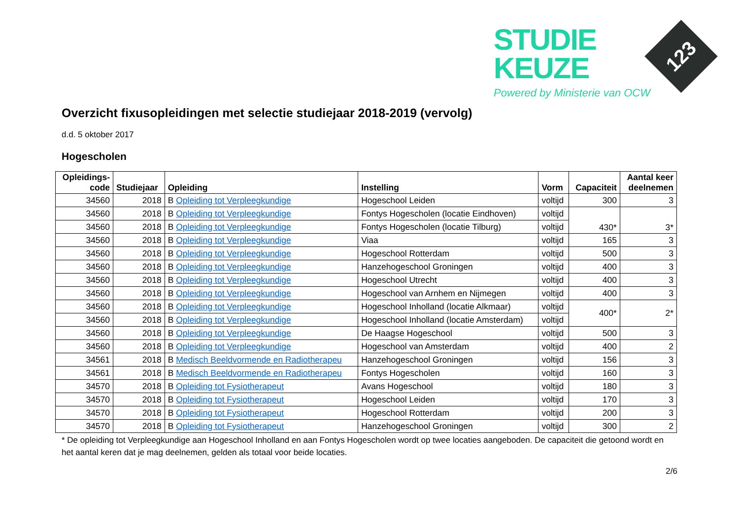STUDIE
KEUZE
Powered by Ministerie van OCW
123
Overzicht fixusopleidingen met selectie studiejaar 2018-2019 (vervolg)
d.d. 5 oktober 2017
Hogescholen
| Opleidings- code | Studiejaar | Opleiding | Instelling | Vorm | Capaciteit | Aantal keer deelnemen |
| --- | --- | --- | --- | --- | --- | --- |
| 34560 | 2018 | B Opleiding tot Verpleegkundige | Hogeschool Leiden | voltijd | 300 | 3 |
| 34560 | 2018 | B Opleiding tot Verpleegkundige | Fontys Hogescholen (locatie Eindhoven) | voltijd | 430* | 3* |
| 34560 | 2018 | B Opleiding tot Verpleegkundige | Fontys Hogescholen (locatie Tilburg) | voltijd | | |
| 34560 | 2018 | B Opleiding tot Verpleegkundige | Viaa | voltijd | 165 | 3 |
| 34560 | 2018 | B Opleiding tot Verpleegkundige | Hogeschool Rotterdam | voltijd | 500 | 3 |
| 34560 | 2018 | B Opleiding tot Verpleegkundige | Hanzehogeschool Groningen | voltijd | 400 | 3 |
| 34560 | 2018 | B Opleiding tot Verpleegkundige | Hogeschool Utrecht | voltijd | 400 | 3 |
| 34560 | 2018 | B Opleiding tot Verpleegkundige | Hogeschool van Arnhem en Nijmegen | voltijd | 400 | 3 |
| 34560 | 2018 | B Opleiding tot Verpleegkundige | Hogeschool Inholland (locatie Alkmaar) | voltijd | 400* | 2* |
| 34560 | 2018 | B Opleiding tot Verpleegkundige | Hogeschool Inholland (locatie Amsterdam) | voltijd | | |
| 34560 | 2018 | B Opleiding tot Verpleegkundige | De Haagse Hogeschool | voltijd | 500 | 3 |
| 34560 | 2018 | B Opleiding tot Verpleegkundige | Hogeschool van Amsterdam | voltijd | 400 | 2 |
| 34561 | 2018 | B Medisch Beeldvormende en Radiotherapeu | Hanzehogeschool Groningen | voltijd | 156 | 3 |
| 34561 | 2018 | B Medisch Beeldvormende en Radiotherapeu | Fontys Hogescholen | voltijd | 160 | 3 |
| 34570 | 2018 | B Opleiding tot Fysiotherapeut | Avans Hogeschool | voltijd | 180 | 3 |
| 34570 | 2018 | B Opleiding tot Fysiotherapeut | Hogeschool Leiden | voltijd | 170 | 3 |
| 34570 | 2018 | B Opleiding tot Fysiotherapeut | Hogeschool Rotterdam | voltijd | 200 | 3 |
| 34570 | 2018 | B Opleiding tot Fysiotherapeut | Hanzehogeschool Groningen | voltijd | 300 | 2 |
* De opleiding tot Verpleegkundige aan Hogeschool Inholland en aan Fontys Hogescholen wordt op twee locaties aangeboden. De capaciteit die getoond wordt en het aantal keren dat je mag deelnemen, gelden als totaal voor beide locaties.
2/6